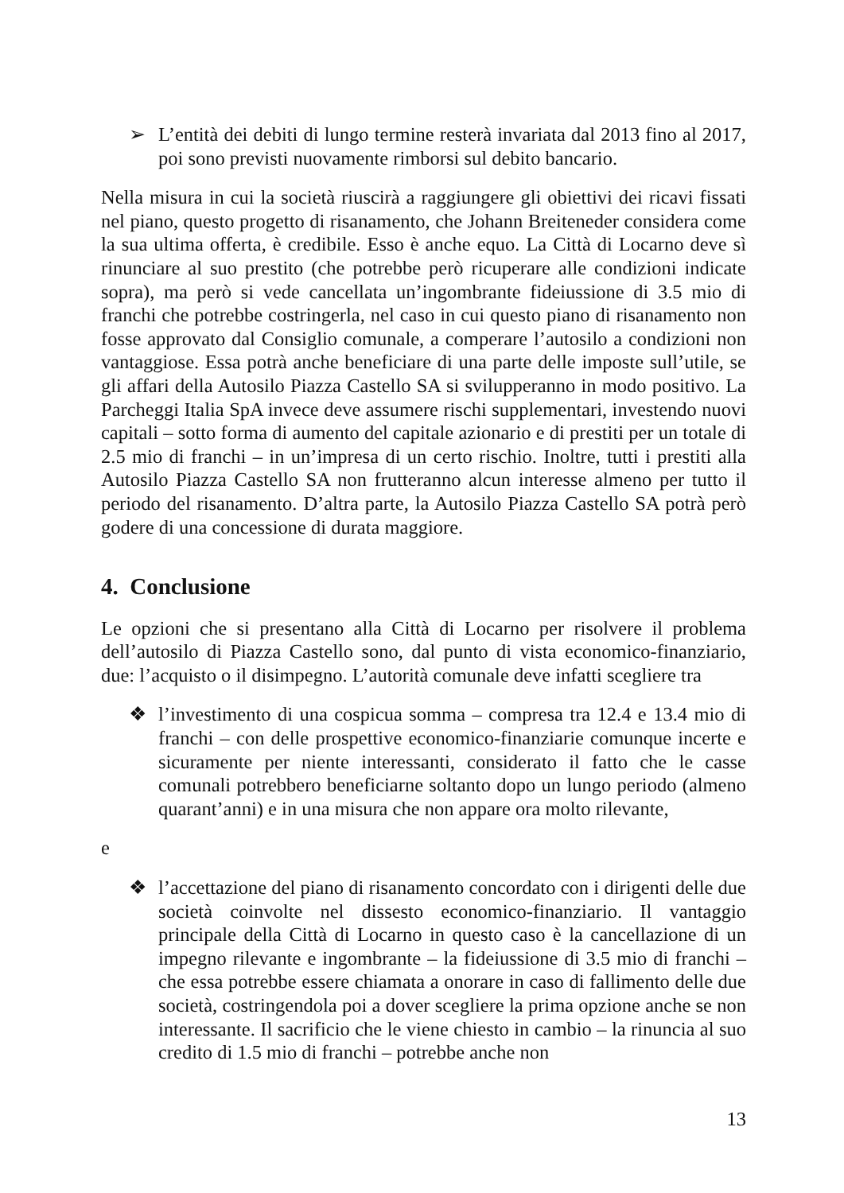➢ L’entità dei debiti di lungo termine resterà invariata dal 2013 fino al 2017, poi sono previsti nuovamente rimborsi sul debito bancario.
Nella misura in cui la società riuscirà a raggiungere gli obiettivi dei ricavi fissati nel piano, questo progetto di risanamento, che Johann Breiteneder considera come la sua ultima offerta, è credibile. Esso è anche equo. La Città di Locarno deve sì rinunciare al suo prestito (che potrebbe però ricuperare alle condizioni indicate sopra), ma però si vede cancellata un’ingombrante fideiussione di 3.5 mio di franchi che potrebbe costringerla, nel caso in cui questo piano di risanamento non fosse approvato dal Consiglio comunale, a comperare l’autosilo a condizioni non vantaggiose. Essa potrà anche beneficiare di una parte delle imposte sull’utile, se gli affari della Autosilo Piazza Castello SA si svilupperanno in modo positivo. La Parcheggi Italia SpA invece deve assumere rischi supplementari, investendo nuovi capitali – sotto forma di aumento del capitale azionario e di prestiti per un totale di 2.5 mio di franchi – in un’impresa di un certo rischio. Inoltre, tutti i prestiti alla Autosilo Piazza Castello SA non frutteranno alcun interesse almeno per tutto il periodo del risanamento. D’altra parte, la Autosilo Piazza Castello SA potrà però godere di una concessione di durata maggiore.
4. Conclusione
Le opzioni che si presentano alla Città di Locarno per risolvere il problema dell’autosilo di Piazza Castello sono, dal punto di vista economico-finanziario, due: l’acquisto o il disimpegno. L’autorità comunale deve infatti scegliere tra
❖ l’investimento di una cospicua somma – compresa tra 12.4 e 13.4 mio di franchi – con delle prospettive economico-finanziarie comunque incerte e sicuramente per niente interessanti, considerato il fatto che le casse comunali potrebbero beneficiarne soltanto dopo un lungo periodo (almeno quarant’anni) e in una misura che non appare ora molto rilevante,
e
❖ l’accettazione del piano di risanamento concordato con i dirigenti delle due società coinvolte nel dissesto economico-finanziario. Il vantaggio principale della Città di Locarno in questo caso è la cancellazione di un impegno rilevante e ingombrante – la fideiussione di 3.5 mio di franchi – che essa potrebbe essere chiamata a onorare in caso di fallimento delle due società, costringendola poi a dover scegliere la prima opzione anche se non interessante. Il sacrificio che le viene chiesto in cambio – la rinuncia al suo credito di 1.5 mio di franchi – potrebbe anche non
13